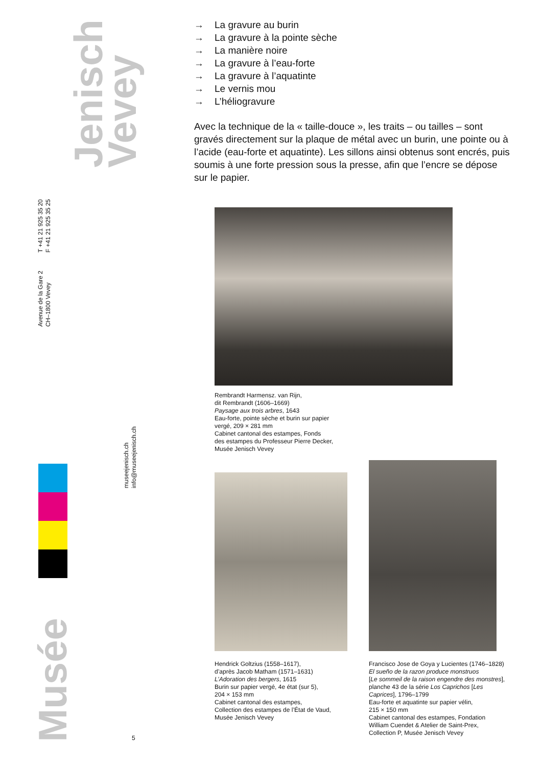Jenisch
Vevey
T +41 21 925 35 20
F +41 21 925 35 25
Avenue de la Gare 2
CH–1800 Vevey
museejenisch.ch
info@museejenisch.ch
Musée
5
→ La gravure au burin
→ La gravure à la pointe sèche
→ La manière noire
→ La gravure à l’eau-forte
→ La gravure à l’aquatinte
→ Le vernis mou
→ L’héliogravure
Avec la technique de la « taille-douce », les traits – ou tailles – sont gravés directement sur la plaque de métal avec un burin, une pointe ou à l’acide (eau-forte et aquatinte). Les sillons ainsi obtenus sont encrés, puis soumis à une forte pression sous la presse, afin que l’encre se dépose sur le papier.
Rembrandt Harmensz. van Rijn,
dit Rembrandt (1606–1669)
Paysage aux trois arbres, 1643
Eau-forte, pointe sèche et burin sur papier
vergé, 209 × 281 mm
Cabinet cantonal des estampes, Fonds
des estampes du Professeur Pierre Decker,
Musée Jenisch Vevey
Hendrick Goltzius (1558–1617),
d’après Jacob Matham (1571–1631)
L’Adoration des bergers, 1615
Burin sur papier vergé, 4e état (sur 5),
204 × 153 mm
Cabinet cantonal des estampes,
Collection des estampes de l’État de Vaud,
Musée Jenisch Vevey
Francisco Jose de Goya y Lucientes (1746–1828)
El sueño de la razon produce monstruos
[Le sommeil de la raison engendre des monstres], planche 43 de la série Los Caprichos [Les Caprices], 1796–1799
Eau-forte et aquatinte sur papier vélin,
215 × 150 mm
Cabinet cantonal des estampes, Fondation William Cuendet & Atelier de Saint-Prex, Collection P, Musée Jenisch Vevey